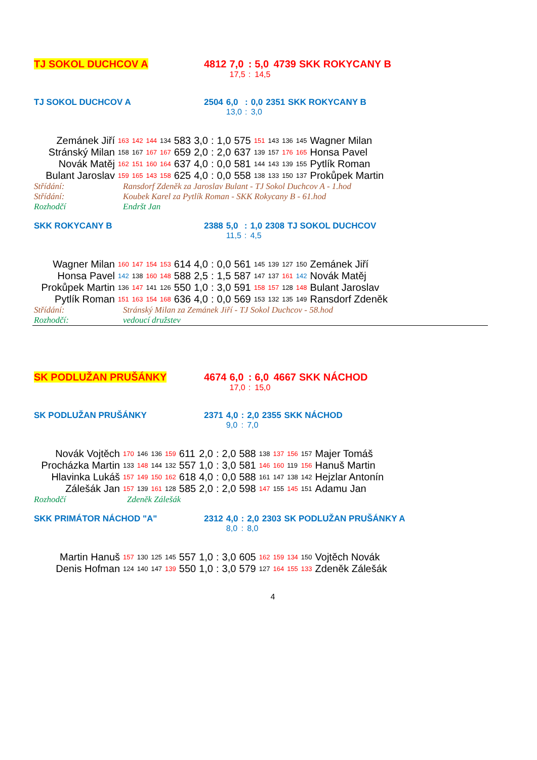| TJ SOKOL DUCHCOV A | 4812 | 7,0 | : | 5,0 | 4739 | SKK ROKYCANY B |
| | | 17,5 | : | 14,5 | | |
| TJ SOKOL DUCHCOV A | 2504 | 6,0 | : | 0,0 | 2351 | SKK ROKYCANY B |
| | | 13,0 | : | 3,0 | | |
| Zemánek Jiří | 163 | 142 | 144 | 134 | 583 | 3,0 | : | 1,0 | 575 | 151 | 143 | 136 | 145 | Wagner Milan |
| Stránský Milan | 158 | 167 | 167 | 167 | 659 | 2,0 | : | 2,0 | 637 | 139 | 157 | 176 | 165 | Honsa Pavel |
| Novák Matěj | 162 | 151 | 160 | 164 | 637 | 4,0 | : | 0,0 | 581 | 144 | 143 | 139 | 155 | Pytlík Roman |
| Bulant Jaroslav | 159 | 165 | 143 | 158 | 625 | 4,0 | : | 0,0 | 558 | 138 | 133 | 150 | 137 | Prokůpek Martin |
| Střídání: | Ransdorf Zdeněk za Jaroslav Bulant - TJ Sokol Duchcov A - 1.hod |
| Střídání: | Koubek Karel za Pytlík Roman - SKK Rokycany B - 61.hod |
| Rozhodčí | Endršt Jan |
| SKK ROKYCANY B | 2388 | 5,0 | : | 1,0 | 2308 | TJ SOKOL DUCHCOV |
| | | 11,5 | : | 4,5 | | |
| Wagner Milan | 160 | 147 | 154 | 153 | 614 | 4,0 | : | 0,0 | 561 | 145 | 139 | 127 | 150 | Zemánek Jiří |
| Honsa Pavel | 142 | 138 | 160 | 148 | 588 | 2,5 | : | 1,5 | 587 | 147 | 137 | 161 | 142 | Novák Matěj |
| Prokůpek Martin | 136 | 147 | 141 | 126 | 550 | 1,0 | : | 3,0 | 591 | 158 | 157 | 128 | 148 | Bulant Jaroslav |
| Pytlík Roman | 151 | 163 | 154 | 168 | 636 | 4,0 | : | 0,0 | 569 | 153 | 132 | 135 | 149 | Ransdorf Zdeněk |
| Střídání: | Stránský Milan za Zemánek Jiří - TJ Sokol Duchcov - 58.hod |
| Rozhodčí: | vedoucí družstev |
| SK PODLUŽAN PRUŠÁNKY | 4674 | 6,0 | : | 6,0 | 4667 | SKK NÁCHOD |
| | | 17,0 | : | 15,0 | | |
| SK PODLUŽAN PRUŠÁNKY | 2371 | 4,0 | : | 2,0 | 2355 | SKK NÁCHOD |
| | | 9,0 | : | 7,0 | | |
| Novák Vojtěch | 170 | 146 | 136 | 159 | 611 | 2,0 | : | 2,0 | 588 | 138 | 137 | 156 | 157 | Majer Tomáš |
| Procházka Martin | 133 | 148 | 144 | 132 | 557 | 1,0 | : | 3,0 | 581 | 146 | 160 | 119 | 156 | Hanuš Martin |
| Hlavinka Lukáš | 157 | 149 | 150 | 162 | 618 | 4,0 | : | 0,0 | 588 | 161 | 147 | 138 | 142 | Hejzlar Antonín |
| Zálešák Jan | 157 | 139 | 161 | 128 | 585 | 2,0 | : | 2,0 | 598 | 147 | 155 | 145 | 151 | Adamu Jan |
| Rozhodčí | Zdeněk Zálešák |
| SKK PRIMÁTOR NÁCHOD "A" | 2312 | 4,0 | : | 2,0 | 2303 | SK PODLUŽAN PRUŠÁNKY A |
| | | 8,0 | : | 8,0 | | |
| Martin Hanuš | 157 | 130 | 125 | 145 | 557 | 1,0 | : | 3,0 | 605 | 162 | 159 | 134 | 150 | Vojtěch Novák |
| Denis Hofman | 124 | 140 | 147 | 139 | 550 | 1,0 | : | 3,0 | 579 | 127 | 164 | 155 | 133 | Zdeněk Zálešák |
4